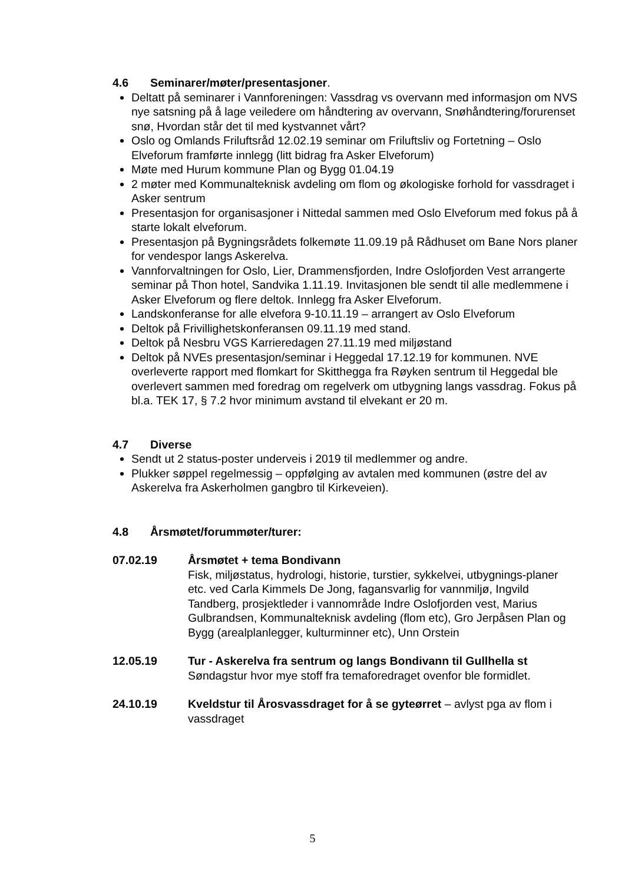4.6 Seminarer/møter/presentasjoner.
Deltatt på seminarer i Vannforeningen: Vassdrag vs overvann med informasjon om NVS nye satsning på å lage veiledere om håndtering av overvann, Snøhåndtering/forurenset snø, Hvordan står det til med kystvannet vårt?
Oslo og Omlands Friluftsråd 12.02.19 seminar om Friluftsliv og Fortetning – Oslo Elveforum framførte innlegg (litt bidrag fra Asker Elveforum)
Møte med Hurum kommune Plan og Bygg 01.04.19
2 møter med Kommunalteknisk avdeling om flom og økologiske forhold for vassdraget i Asker sentrum
Presentasjon for organisasjoner i Nittedal sammen med Oslo Elveforum med fokus på å starte lokalt elveforum.
Presentasjon på Bygningsrådets folkemøte 11.09.19 på Rådhuset om Bane Nors planer for vendespor langs Askerelva.
Vannforvaltningen for Oslo, Lier, Drammensfjorden, Indre Oslofjorden Vest arrangerte seminar på Thon hotel, Sandvika 1.11.19. Invitasjonen ble sendt til alle medlemmene i Asker Elveforum og flere deltok. Innlegg fra Asker Elveforum.
Landskonferanse for alle elvefora 9-10.11.19 – arrangert av Oslo Elveforum
Deltok på Frivillighetskonferansen 09.11.19 med stand.
Deltok på Nesbru VGS Karrieredagen 27.11.19 med miljøstand
Deltok på NVEs presentasjon/seminar i Heggedal 17.12.19 for kommunen. NVE overleverte rapport med flomkart for Skitthegga fra Røyken sentrum til Heggedal ble overlevert sammen med foredrag om regelverk om utbygning langs vassdrag. Fokus på bl.a. TEK 17, § 7.2 hvor minimum avstand til elvekant er 20 m.
4.7 Diverse
Sendt ut 2 status-poster underveis i 2019 til medlemmer og andre.
Plukker søppel regelmessig – oppfølging av avtalen med kommunen (østre del av Askerelva fra Askerholmen gangbro til Kirkeveien).
4.8 Årsmøtet/forummøter/turer:
07.02.19 Årsmøtet + tema Bondivann
Fisk, miljøstatus, hydrologi, historie, turstier, sykkelvei, utbygnings-planer etc. ved Carla Kimmels De Jong, fagansvarlig for vannmiljø, Ingvild Tandberg, prosjektleder i vannområde Indre Oslofjorden vest, Marius Gulbrandsen, Kommunalteknisk avdeling (flom etc), Gro Jerpåsen Plan og Bygg (arealplanlegger, kulturminner etc), Unn Orstein
12.05.19 Tur - Askerelva fra sentrum og langs Bondivann til Gullhella st
Søndagstur hvor mye stoff fra temaforedraget ovenfor ble formidlet.
24.10.19 Kveldstur til Årosvassdraget for å se gyteørret – avlyst pga av flom i vassdraget
5